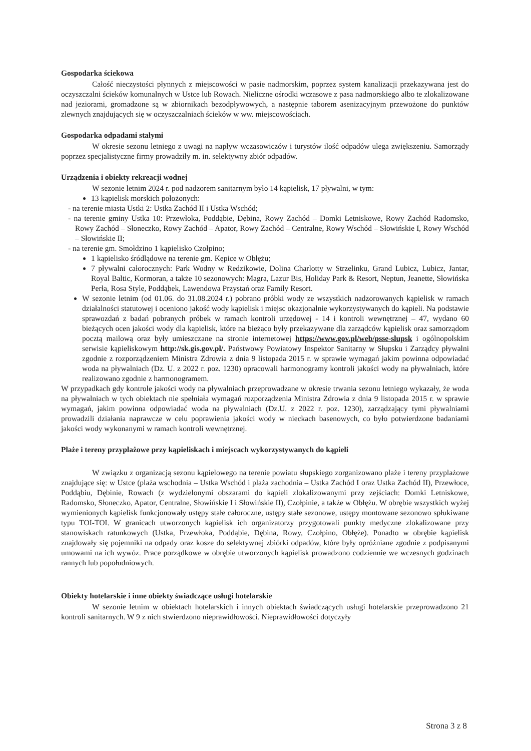Gospodarka ściekowa
Całość nieczystości płynnych z miejscowości w pasie nadmorskim, poprzez system kanalizacji przekazywana jest do oczyszczalni ścieków komunalnych w Ustce lub Rowach. Nieliczne ośrodki wczasowe z pasa nadmorskiego albo te zlokalizowane nad jeziorami, gromadzone są w zbiornikach bezodpływowych, a następnie taborem asenizacyjnym przewożone do punktów zlewnych znajdujących się w oczyszczalniach ścieków w ww. miejscowościach.
Gospodarka odpadami stałymi
W okresie sezonu letniego z uwagi na napływ wczasowiczów i turystów ilość odpadów ulega zwiększeniu. Samorządy poprzez specjalistyczne firmy prowadziły m. in. selektywny zbiór odpadów.
Urządzenia i obiekty rekreacji wodnej
W sezonie letnim 2024 r. pod nadzorem sanitarnym było 14 kąpielisk, 17 pływalni, w tym:
13 kąpielisk morskich położonych:
- na terenie miasta Ustki 2: Ustka Zachód II i Ustka Wschód;
- na terenie gminy Ustka 10: Przewłoka, Poddąbie, Dębina, Rowy Zachód – Domki Letniskowe, Rowy Zachód Radomsko, Rowy Zachód – Słoneczko, Rowy Zachód – Apator, Rowy Zachód – Centralne, Rowy Wschód – Słowińskie I, Rowy Wschód – Słowińskie II;
- na terenie gm. Smołdzino 1 kąpielisko Czołpino;
1 kąpielisko śródlądowe na terenie gm. Kępice w Obłężu;
7 pływalni całorocznych: Park Wodny w Redzikowie, Dolina Charlotty w Strzelinku, Grand Lubicz, Lubicz, Jantar, Royal Baltic, Kormoran, a także 10 sezonowych: Magra, Lazur Bis, Holiday Park & Resort, Neptun, Jeanette, Słowińska Perła, Rosa Style, Poddąbek, Lawendowa Przystań oraz Family Resort.
W sezonie letnim (od 01.06. do 31.08.2024 r.) pobrano próbki wody ze wszystkich nadzorowanych kąpielisk w ramach działalności statutowej i oceniono jakość wody kąpielisk i miejsc okazjonalnie wykorzystywanych do kąpieli. Na podstawie sprawozdań z badań pobranych próbek w ramach kontroli urzędowej - 14 i kontroli wewnętrznej – 47, wydano 60 bieżących ocen jakości wody dla kąpielisk, które na bieżąco były przekazywane dla zarządców kąpielisk oraz samorządom pocztą mailową oraz były umieszczane na stronie internetowej https://www.gov.pl/web/psse-slupsk i ogólnopolskim serwisie kąpieliskowym http://sk.gis.gov.pl/. Państwowy Powiatowy Inspektor Sanitarny w Słupsku i Zarządcy pływalni zgodnie z rozporządzeniem Ministra Zdrowia z dnia 9 listopada 2015 r. w sprawie wymagań jakim powinna odpowiadać woda na pływalniach (Dz. U. z 2022 r. poz. 1230) opracowali harmonogramy kontroli jakości wody na pływalniach, które realizowano zgodnie z harmonogramem.
W przypadkach gdy kontrole jakości wody na pływalniach przeprowadzane w okresie trwania sezonu letniego wykazały, że woda na pływalniach w tych obiektach nie spełniała wymagań rozporządzenia Ministra Zdrowia z dnia 9 listopada 2015 r. w sprawie wymagań, jakim powinna odpowiadać woda na pływalniach (Dz.U. z 2022 r. poz. 1230), zarządzający tymi pływalniami prowadzili działania naprawcze w celu poprawienia jakości wody w nieckach basenowych, co było potwierdzone badaniami jakości wody wykonanymi w ramach kontroli wewnętrznej.
Plaże i tereny przyplażowe przy kąpieliskach i miejscach wykorzystywanych do kąpieli
W związku z organizacją sezonu kąpielowego na terenie powiatu słupskiego zorganizowano plaże i tereny przyplażowe znajdujące się: w Ustce (plaża wschodnia – Ustka Wschód i plaża zachodnia – Ustka Zachód I oraz Ustka Zachód II), Przewłoce, Poddąbiu, Dębinie, Rowach (z wydzielonymi obszarami do kąpieli zlokalizowanymi przy zejściach: Domki Letniskowe, Radomsko, Słoneczko, Apator, Centralne, Słowińskie I i Słowińskie II), Czołpinie, a także w Obłężu. W obrębie wszystkich wyżej wymienionych kąpielisk funkcjonowały ustępy stałe całoroczne, ustępy stałe sezonowe, ustępy montowane sezonowo spłukiwane typu TOI-TOI. W granicach utworzonych kąpielisk ich organizatorzy przygotowali punkty medyczne zlokalizowane przy stanowiskach ratunkowych (Ustka, Przewłoka, Poddąbie, Dębina, Rowy, Czołpino, Obłęże). Ponadto w obrębie kąpielisk znajdowały się pojemniki na odpady oraz kosze do selektywnej zbiórki odpadów, które były opróżniane zgodnie z podpisanymi umowami na ich wywóz. Prace porządkowe w obrębie utworzonych kąpielisk prowadzono codziennie we wczesnych godzinach rannych lub popołudniowych.
Obiekty hotelarskie i inne obiekty świadczące usługi hotelarskie
W sezonie letnim w obiektach hotelarskich i innych obiektach świadczących usługi hotelarskie przeprowadzono 21 kontroli sanitarnych. W 9 z nich stwierdzono nieprawidłowości. Nieprawidłowości dotyczyły
Strona 3 z 8